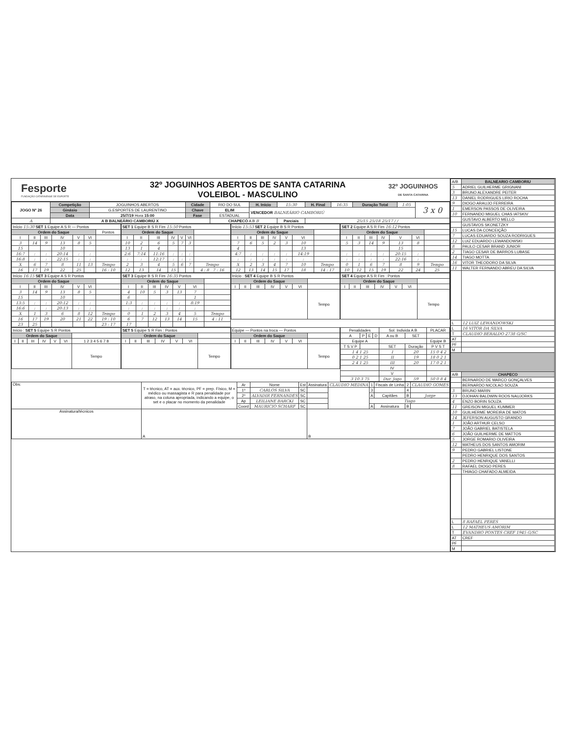Fesporte
FUNDAÇÃO CATARINENSE DE ESPORTE
32º JOGUINHOS ABERTOS DE SANTA CATARINA
VOLEIBOL - MASCULINO
32º JOGUINHOS
DE SANTA CATARINA
| JOGO Nº 26 | Competição | JOGUINHOS ABERTOS | Cidade | RIO DO SUL | H. Início | 15:30 | H. Final | 16:35 | Duração Total | 1:05 | 3 x 0 |
| | Ginásio | G.ESPORTES DE LAURENTINO | Chave | ELIM | VENCEDOR BALNEÁRIO CAMBORIÚ | | | | | | |
| | Data | 25/7/19 Hora 15:00 | Fase | ESTADUAL | | | | | | | |
| A | A B BALNEÁRIO CAMBORIÚ X | | | CHAPECÓ A B B | | Parciais | 25/15 25/18 25/17 / / | | | | |
| Início 15:30 SET 1 Equipe A S R — Pontos | | | | | | |
| Ordem do Saque | | | | | | Pontos |
| I | II | III | IV | V | VI | |
| 3 | 14 | 9 | 13 | 8 | 5 | |
| 15 | | | 10 | | | |
| 16:7 | : | : | 20:14 | : | : | |
| 16:8 | : | : | 22:15 | : | : | |
| X | 6 | 7 | 8 | 11 | 13 | Tempo |
| 16 | 17 | 19 | 22 | 25 | | 16 : 10 |
| SET 1 Equipe B S R Fim 15:50 Pontos | | | | | | |
| Ordem do Saque | | | | | | |
| I | II | III | IV | V | VI | |
| 10 | 2 | 6 | 5 | 7 | 3 | |
| 13 | 1 | 4 | | | | |
| 2:6 | 7:14 | 11:16 | : | : | : | |
| : | : | 12:17 | : | : | : | |
| 2 | 3 | 4 | 5 | 6 | 7 | Tempo |
| 12 | 13 | 14 | 15 | | | 4 : 8 7 : 16 |
| Início 15:53 SET 2 Equipe B S R Pontos | | | | | | |
| Ordem do Saque | | | | | | |
| I | II | III | IV | V | VI | |
| 7 | 6 | 5 | 2 | 3 | 10 | |
| 4 | | | | | 13 | |
| 4:7 | : | : | : | : | 14:19 | |
| : | : | : | : | : | : | |
| X | 2 | 3 | 4 | 7 | 10 | Tempo |
| 12 | 13 | 14 | 15 | 17 | 18 | 14 : 17 |
| SET 2 Equipe A S R Fim 16:12 Pontos | | | | | | |
| Ordem do Saque | | | | | | |
| I | II | III | IV | V | VI | |
| 5 | 3 | 14 | 9 | 13 | 8 | |
| | | | | 15 | | |
| : | : | : | : | 20:15 | : | |
| : | : | : | : | 22:16 | : | |
| 0 | 1 | 6 | 7 | 8 | 9 | Tempo |
| 10 | 12 | 15 | 19 | 22 | 24 | 25 |
| Início 16:15 SET 3 Equipe A S R Pontos | | | | | | |
| Ordem do Saque | | | | | | |
| I | II | III | IV | V | VI | |
| 3 | 14 | 9 | 13 | 8 | 5 | |
| 15 | | | 10 | | | |
| 13:5 | : | : | 20:12 | : | : | |
| 16:6 | : | : | 20:13 | : | : | |
| X | 1 | 3 | 6 | 8 | 12 | Tempo |
| 16 | 17 | 19 | 20 | 21 | 22 | 19 : 10 |
| 23 | 25 | | | | | 23 : 17 |
| SET 3 Equipe B S R Fim 16:35 Pontos | | | | | | |
| Ordem do Saque | | | | | | |
| I | II | III | IV | V | VI | |
| 4 | 10 | 5 | 3 | 13 | 7 | |
| 6 | | | | | 1 | |
| 1:3 | : | : | : | : | 8:19 | |
| : | : | : | : | : | : | |
| 0 | 1 | 2 | 3 | 4 | 5 | Tempo |
| 6 | 7 | 12 | 13 | 14 | 15 | 4 : 11 |
| 17 | | | | | | |
| Início : SET 4 Equipe B S R Pontos | | | | | | |
| Ordem do Saque | | | | | | |
| I | II | III | IV | V | VI | |
| | | | | | | Tempo |
| SET 4 Equipe A S R Fim : Pontos | | | | | | |
| Ordem do Saque | | | | | | |
| I | II | III | IV | V | VI | |
| | | | | | | Tempo |
| Início : SET 5 Equipe S R Pontos | | | | | | |
| Ordem do Saque | | | | | | |
| I | II | III | IV | V | VI | 1 2 3 4 5 6 7 8 |
| | | | | | | Tempo |
| SET 5 Equipe S R Fim : Pontos | | | | | | |
| Ordem do Saque | | | | | | |
| I | II | III | IV | V | VI | |
| | | | | | | Tempo |
| Equipe — Pontos na troca — Pontos | | | | | | |
| Ordem do Saque | | | | | | |
| I | II | III | IV | V | VI | |
| | | | | | | Tempo |
| Penalidades | | | | Sol. Individa A B | | PLACAR |
| A | P | E | D | A ou B | SET | |
| Equipe A | | | | | | Equipe B |
| T S V P | | | | SET | Duração | P V S T |
| 1 4 1 25 | | | | I | 20 | 15 0 4 2 |
| 0 2 1 25 | | | | II | 19 | 18 0 2 1 |
| 2 4 1 25 | | | | III | 20 | 17 0 2 1 |
| | | | | IV | | |
| | | | | V | | |
| 3 10 3 75 | | | | Dur. Jogo | 59 | 50 0 8 4 |
| Obs: | T = técnico, AT = aux. técnico, PF = prep. Físico, M = médico ou massagista e R para penalidade por atraso, na coluna apropriada, indicando a equipe, o set e o placar no momento da penalidade | Ar | Nome | Est | Assinatura | CLAUDIO MEDINA | 1 | Fiscais de Linha | 2 | CLAUDIO GOMES |
| | | 1º | CARLOS SILVA | SC | | | 3 | | 4 | |
| | | 2º | ALVADIR FERNANDES | SC | | | A | Capitães | B | Jorge |
| | | Ap | LEILIANE BARCKI | SC | | | Tiago | | | |
| | | Coord | MAURICIO SCHARF | SC | | | A | Assinatura | B | |
| Assinatura/técnicos | A | | | | B | | | | | |
| A/B | BALNEARIO CAMBORIU |
| 5 | ADRIEL GUILHERME GRIGNANI |
| 3 | BRUNO ALEXANDRE PEITER |
| 13 | DANIEL RODRIGUES LIRIO ROCHA |
| 9 | DIOGO ARAUJO FERREIRA |
| 1 | EMERSON PASSOS DE OLIVEIRA |
| 10 | FERNANDO MIGUEL CHAS IATSKIV |
| | GUSTAVO ALBERTO MELLO |
| | GUSTAVOS SKONETZKY |
| 15 | LUCAS DA CONCEIÇÃO |
| 7 | LUCAS EDUARDO SOUZA RODRIGUES |
| 12 | LUIZ EDUARDO LEWANDOWSKI |
| 8 | PAULO CESAR BRAND JUNIOR |
| 2 | TIAGO CESAR DE BARROS LUBASE |
| 14 | TIAGO MOTTA |
| 16 | VITOR THEODORO DA SILVA |
| 11 | WALTER FERNANDO ABREU DA SILVA |
| L | 12 LUIZ LEWANDOWSKI |
| L | 16 VITOR DA SILVA |
| T | CLAUDIO BERALDO 2738 G/SC |
| AT | |
| PF | |
| M | |
| A/B | CHAPECO |
| | BERNARDO DE MARCO GONÇALVES |
| | BERNARDO NICOLAO SOUZA |
| 3 | BRUNO MARIN |
| 13 | DJOHAN BALDWIN ROOS NAUJORKS |
| 4 | ENZO BORIN SOUZA |
| 11 | GREISON MIGUEL KUMMER |
| 10 | GUILHERME MOREIRA DE MATOS |
| 14 | JEFERSON AUGUSTO GRANDO |
| 1 | JOÃO ARTHUR CELSO |
| 7 | JOÃO GABRIEL BATISTELA |
| 6 | JOÃO GUILHERME DE MATTOS |
| 5 | JORGE ROMARIO OLIVEIRA |
| 12 | MATHEUS DOS SANTOS AMORIM |
| 9 | PEDRO GABRIEL LISTONE |
| | PEDRO HENRIQUE DOS SANTOS |
| 2 | PEDRO HENRIQUE VANELLI |
| 8 | RAFAEL DIOGO PERES |
| | THIAGO CHAFADO ALMEIDA |
| L | 8 RAFAEL PERES |
| L | 12 MATHEUS AMORIM |
| T | EVANDRO PONTES CREF 1945 G/SC |
| AT | CREF |
| PF | |
| M | |